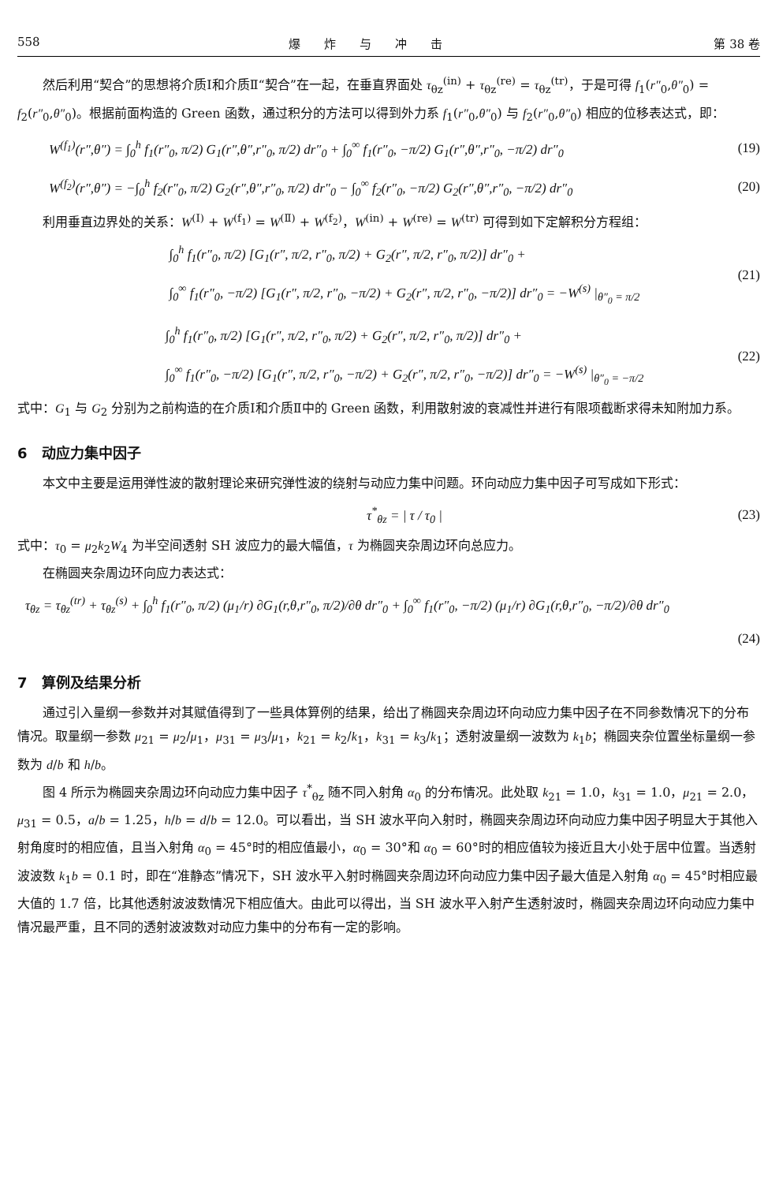558 爆炸与冲击 第 38 卷
然后利用“契合”的思想将介质Ⅰ和介质Ⅱ“契合”在一起，在垂直界面处 τ<sub>θz</sub><sup>(in)</sup> + τ<sub>θz</sub><sup>(re)</sup> = τ<sub>θz</sub><sup>(tr)</sup>，于是可得 f<sub>1</sub>(r″<sub>0</sub>,θ″<sub>0</sub>) = f<sub>2</sub>(r″<sub>0</sub>,θ″<sub>0</sub>)。根据前面构造的 Green 函数，通过积分的方法可以得到外力系 f<sub>1</sub>(r″<sub>0</sub>,θ″<sub>0</sub>) 与 f<sub>2</sub>(r″<sub>0</sub>,θ″<sub>0</sub>) 相应的位移表达式，即：
W<sup>(f<sub>1</sub>)</sup>(r″,θ″) = ∫<sub>0</sub><sup>h</sup> f<sub>1</sub>(r″<sub>0</sub>, π/2) G<sub>1</sub>(r″,θ″,r″<sub>0</sub>, π/2) dr″<sub>0</sub> + ∫<sub>0</sub><sup>∞</sup> f<sub>1</sub>(r″<sub>0</sub>, −π/2) G<sub>1</sub>(r″,θ″,r″<sub>0</sub>, −π/2) dr″<sub>0</sub> (19)
W<sup>(f<sub>2</sub>)</sup>(r″,θ″) = −∫<sub>0</sub><sup>h</sup> f<sub>2</sub>(r″<sub>0</sub>, π/2) G<sub>2</sub>(r″,θ″,r″<sub>0</sub>, π/2) dr″<sub>0</sub> − ∫<sub>0</sub><sup>∞</sup> f<sub>2</sub>(r″<sub>0</sub>, −π/2) G<sub>2</sub>(r″,θ″,r″<sub>0</sub>, −π/2) dr″<sub>0</sub> (20)
利用垂直边界处的关系：W<sup>(Ⅰ)</sup> + W<sup>(f<sub>1</sub>)</sup> = W<sup>(Ⅱ)</sup> + W<sup>(f<sub>2</sub>)</sup>，W<sup>(in)</sup> + W<sup>(re)</sup> = W<sup>(tr)</sup> 可得到如下定解积分方程组：
∫<sub>0</sub><sup>h</sup> f<sub>1</sub>(r″<sub>0</sub>, π/2) [G<sub>1</sub>(r″, π/2, r″<sub>0</sub>, π/2) + G<sub>2</sub>(r″, π/2, r″<sub>0</sub>, π/2)] dr″<sub>0</sub> +
∫<sub>0</sub><sup>∞</sup> f<sub>1</sub>(r″<sub>0</sub>, −π/2) [G<sub>1</sub>(r″, π/2, r″<sub>0</sub>, −π/2) + G<sub>2</sub>(r″, π/2, r″<sub>0</sub>, −π/2)] dr″<sub>0</sub> = −W<sup>(s)</sup> |<sub>θ″<sub>0</sub> = π/2</sub> (21)
∫<sub>0</sub><sup>h</sup> f<sub>1</sub>(r″<sub>0</sub>, π/2) [G<sub>1</sub>(r″, π/2, r″<sub>0</sub>, π/2) + G<sub>2</sub>(r″, π/2, r″<sub>0</sub>, π/2)] dr″<sub>0</sub> +
∫<sub>0</sub><sup>∞</sup> f<sub>1</sub>(r″<sub>0</sub>, −π/2) [G<sub>1</sub>(r″, π/2, r″<sub>0</sub>, −π/2) + G<sub>2</sub>(r″, π/2, r″<sub>0</sub>, −π/2)] dr″<sub>0</sub> = −W<sup>(s)</sup> |<sub>θ″<sub>0</sub> = −π/2</sub> (22)
式中：G<sub>1</sub> 与 G<sub>2</sub> 分别为之前构造的在介质Ⅰ和介质Ⅱ中的 Green 函数，利用散射波的衰减性并进行有限项截断求得未知附加力系。
6　动应力集中因子
本文中主要是运用弹性波的散射理论来研究弹性波的绕射与动应力集中问题。环向动应力集中因子可写成如下形式：
τ<sup>*</sup><sub>θz</sub> = | τ / τ<sub>0</sub> | (23)
式中：τ<sub>0</sub> = μ<sub>2</sub>k<sub>2</sub>W<sub>4</sub> 为半空间透射 SH 波应力的最大幅值，τ 为椭圆夹杂周边环向总应力。
在椭圆夹杂周边环向应力表达式：
τ<sub>θz</sub> = τ<sub>θz</sub><sup>(tr)</sup> + τ<sub>θz</sub><sup>(s)</sup> + ∫<sub>0</sub><sup>h</sup> f<sub>1</sub>(r″<sub>0</sub>, π/2) (μ<sub>1</sub>/r) ∂G<sub>1</sub>(r,θ,r″<sub>0</sub>, π/2)/∂θ dr″<sub>0</sub> + ∫<sub>0</sub><sup>∞</sup> f<sub>1</sub>(r″<sub>0</sub>, −π/2) (μ<sub>1</sub>/r) ∂G<sub>1</sub>(r,θ,r″<sub>0</sub>, −π/2)/∂θ dr″<sub>0</sub>
(24)
7　算例及结果分析
通过引入量纲一参数并对其赋值得到了一些具体算例的结果，给出了椭圆夹杂周边环向动应力集中因子在不同参数情况下的分布情况。取量纲一参数 μ<sub>21</sub> = μ<sub>2</sub>/μ<sub>1</sub>，μ<sub>31</sub> = μ<sub>3</sub>/μ<sub>1</sub>，k<sub>21</sub> = k<sub>2</sub>/k<sub>1</sub>，k<sub>31</sub> = k<sub>3</sub>/k<sub>1</sub>；透射波量纲一波数为 k<sub>1</sub>b；椭圆夹杂位置坐标量纲一参数为 d/b 和 h/b。
图 4 所示为椭圆夹杂周边环向动应力集中因子 τ<sup>*</sup><sub>θz</sub> 随不同入射角 α<sub>0</sub> 的分布情况。此处取 k<sub>21</sub> = 1.0，k<sub>31</sub> = 1.0，μ<sub>21</sub> = 2.0，μ<sub>31</sub> = 0.5，a/b = 1.25，h/b = d/b = 12.0。可以看出，当 SH 波水平向入射时，椭圆夹杂周边环向动应力集中因子明显大于其他入射角度时的相应值，且当入射角 α<sub>0</sub> = 45°时的相应值最小，α<sub>0</sub> = 30°和 α<sub>0</sub> = 60°时的相应值较为接近且大小处于居中位置。当透射波波数 k<sub>1</sub>b = 0.1 时，即在“准静态”情况下，SH 波水平入射时椭圆夹杂周边环向动应力集中因子最大值是入射角 α<sub>0</sub> = 45°时相应最大值的 1.7 倍，比其他透射波波数情况下相应值大。由此可以得出，当 SH 波水平入射产生透射波时，椭圆夹杂周边环向动应力集中情况最严重，且不同的透射波波数对动应力集中的分布有一定的影响。